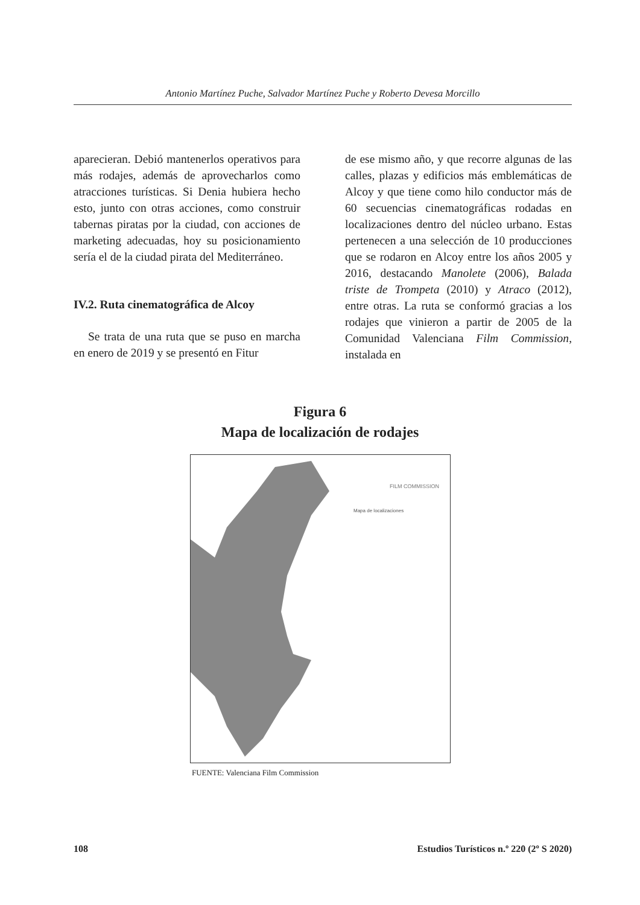Antonio Martínez Puche, Salvador Martínez Puche y Roberto Devesa Morcillo
aparecieran. Debió mantenerlos operativos para más rodajes, además de aprovecharlos como atracciones turísticas. Si Denia hubiera hecho esto, junto con otras acciones, como construir tabernas piratas por la ciudad, con acciones de marketing adecuadas, hoy su posicionamiento sería el de la ciudad pirata del Mediterráneo.
IV.2. Ruta cinematográfica de Alcoy
Se trata de una ruta que se puso en marcha en enero de 2019 y se presentó en Fitur
de ese mismo año, y que recorre algunas de las calles, plazas y edificios más emblemáticas de Alcoy y que tiene como hilo conductor más de 60 secuencias cinematográficas rodadas en localizaciones dentro del núcleo urbano. Estas pertenecen a una selección de 10 producciones que se rodaron en Alcoy entre los años 2005 y 2016, destacando Manolete (2006), Balada triste de Trompeta (2010) y Atraco (2012), entre otras. La ruta se conformó gracias a los rodajes que vinieron a partir de 2005 de la Comunidad Valenciana Film Commission, instalada en
Figura 6
Mapa de localización de rodajes
FILM COMMISSION
Mapa de localizaciones
FUENTE: Valenciana Film Commission
108 Estudios Turísticos n.º 220 (2º S 2020)